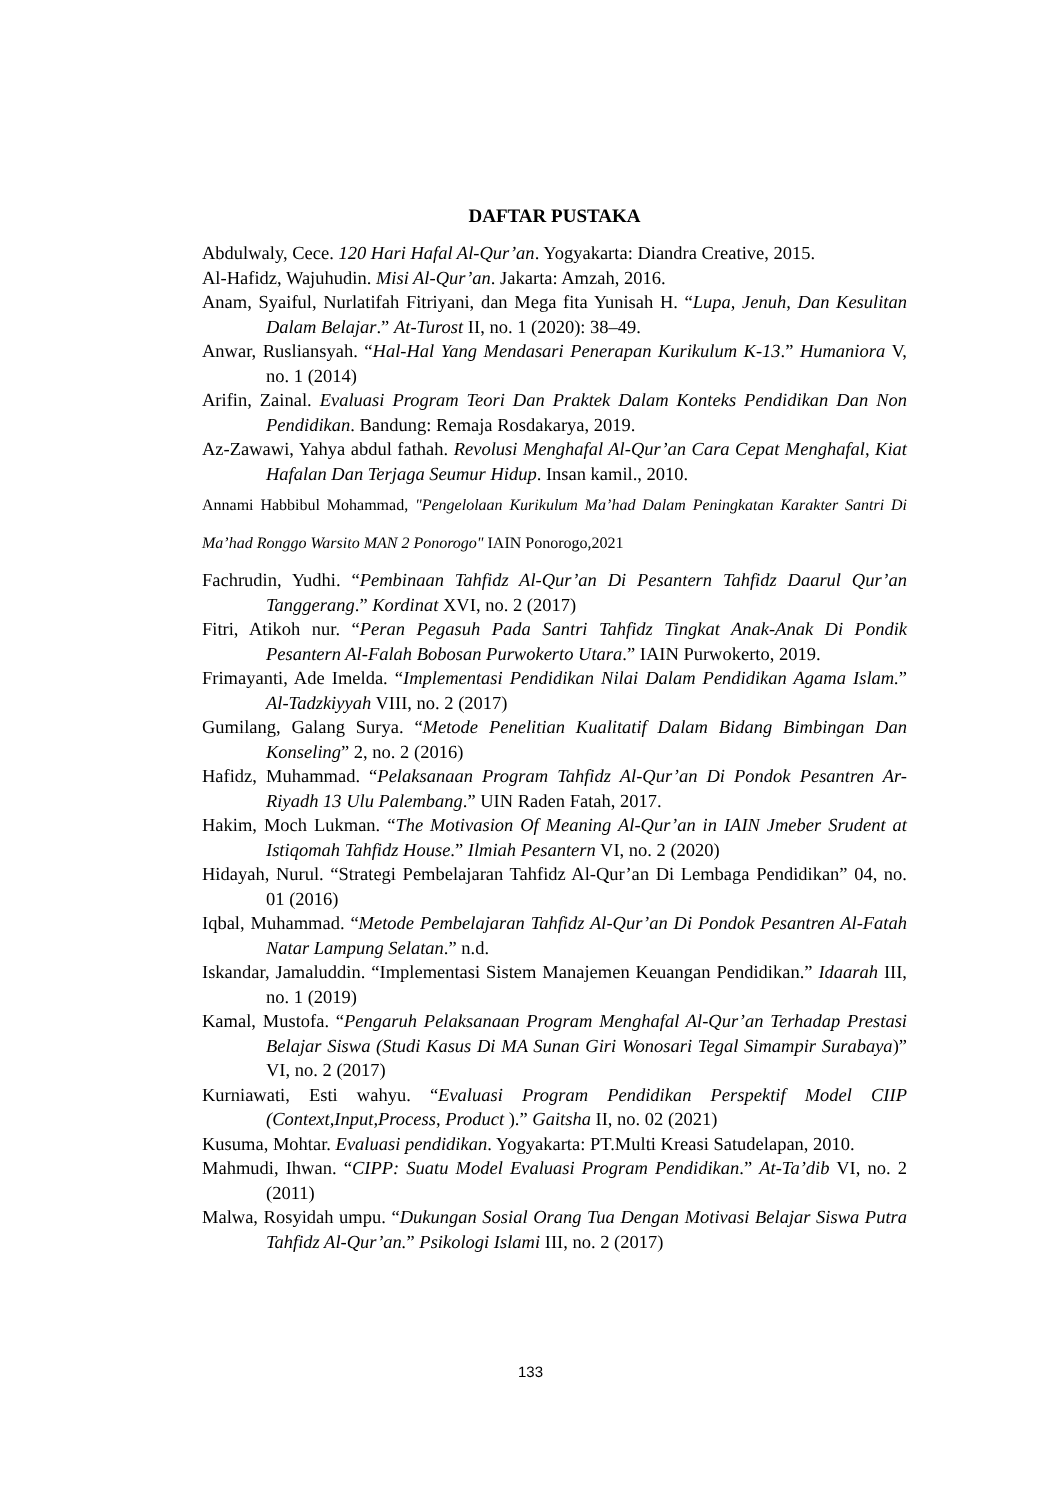DAFTAR PUSTAKA
Abdulwaly, Cece. 120 Hari Hafal Al-Qur’an. Yogyakarta: Diandra Creative, 2015.
Al-Hafidz, Wajuhudin. Misi Al-Qur’an. Jakarta: Amzah, 2016.
Anam, Syaiful, Nurlatifah Fitriyani, dan Mega fita Yunisah H. “Lupa, Jenuh, Dan Kesulitan Dalam Belajar.” At-Turost II, no. 1 (2020): 38–49.
Anwar, Rusliansyah. “Hal-Hal Yang Mendasari Penerapan Kurikulum K-13.” Humaniora V, no. 1 (2014)
Arifin, Zainal. Evaluasi Program Teori Dan Praktek Dalam Konteks Pendidikan Dan Non Pendidikan. Bandung: Remaja Rosdakarya, 2019.
Az-Zawawi, Yahya abdul fathah. Revolusi Menghafal Al-Qur’an Cara Cepat Menghafal, Kiat Hafalan Dan Terjaga Seumur Hidup. Insan kamil., 2010.
Annami Habbibul Mohammad, "Pengelolaan Kurikulum Ma’had Dalam Peningkatan Karakter Santri Di Ma’had Ronggo Warsito MAN 2 Ponorogo" IAIN Ponorogo,2021
Fachrudin, Yudhi. “Pembinaan Tahfidz Al-Qur’an Di Pesantern Tahfidz Daarul Qur’an Tanggerang.” Kordinat XVI, no. 2 (2017)
Fitri, Atikoh nur. “Peran Pegasuh Pada Santri Tahfidz Tingkat Anak-Anak Di Pondik Pesantern Al-Falah Bobosan Purwokerto Utara.” IAIN Purwokerto, 2019.
Frimayanti, Ade Imelda. “Implementasi Pendidikan Nilai Dalam Pendidikan Agama Islam.” Al-Tadzkiyyah VIII, no. 2 (2017)
Gumilang, Galang Surya. “Metode Penelitian Kualitatif Dalam Bidang Bimbingan Dan Konseling” 2, no. 2 (2016)
Hafidz, Muhammad. “Pelaksanaan Program Tahfidz Al-Qur’an Di Pondok Pesantren Ar-Riyadh 13 Ulu Palembang.” UIN Raden Fatah, 2017.
Hakim, Moch Lukman. “The Motivasion Of Meaning Al-Qur’an in IAIN Jmeber Srudent at Istiqomah Tahfidz House.” Ilmiah Pesantern VI, no. 2 (2020)
Hidayah, Nurul. “Strategi Pembelajaran Tahfidz Al-Qur’an Di Lembaga Pendidikan” 04, no. 01 (2016)
Iqbal, Muhammad. “Metode Pembelajaran Tahfidz Al-Qur’an Di Pondok Pesantren Al-Fatah Natar Lampung Selatan.” n.d.
Iskandar, Jamaluddin. “Implementasi Sistem Manajemen Keuangan Pendidikan.” Idaarah III, no. 1 (2019)
Kamal, Mustofa. “Pengaruh Pelaksanaan Program Menghafal Al-Qur’an Terhadap Prestasi Belajar Siswa (Studi Kasus Di MA Sunan Giri Wonosari Tegal Simampir Surabaya)” VI, no. 2 (2017)
Kurniawati, Esti wahyu. “Evaluasi Program Pendidikan Perspektif Model CIIP (Context,Input,Process, Product ).” Gaitsha II, no. 02 (2021)
Kusuma, Mohtar. Evaluasi pendidikan. Yogyakarta: PT.Multi Kreasi Satudelapan, 2010.
Mahmudi, Ihwan. “CIPP: Suatu Model Evaluasi Program Pendidikan.” At-Ta’dib VI, no. 2 (2011)
Malwa, Rosyidah umpu. “Dukungan Sosial Orang Tua Dengan Motivasi Belajar Siswa Putra Tahfidz Al-Qur’an.” Psikologi Islami III, no. 2 (2017)
133